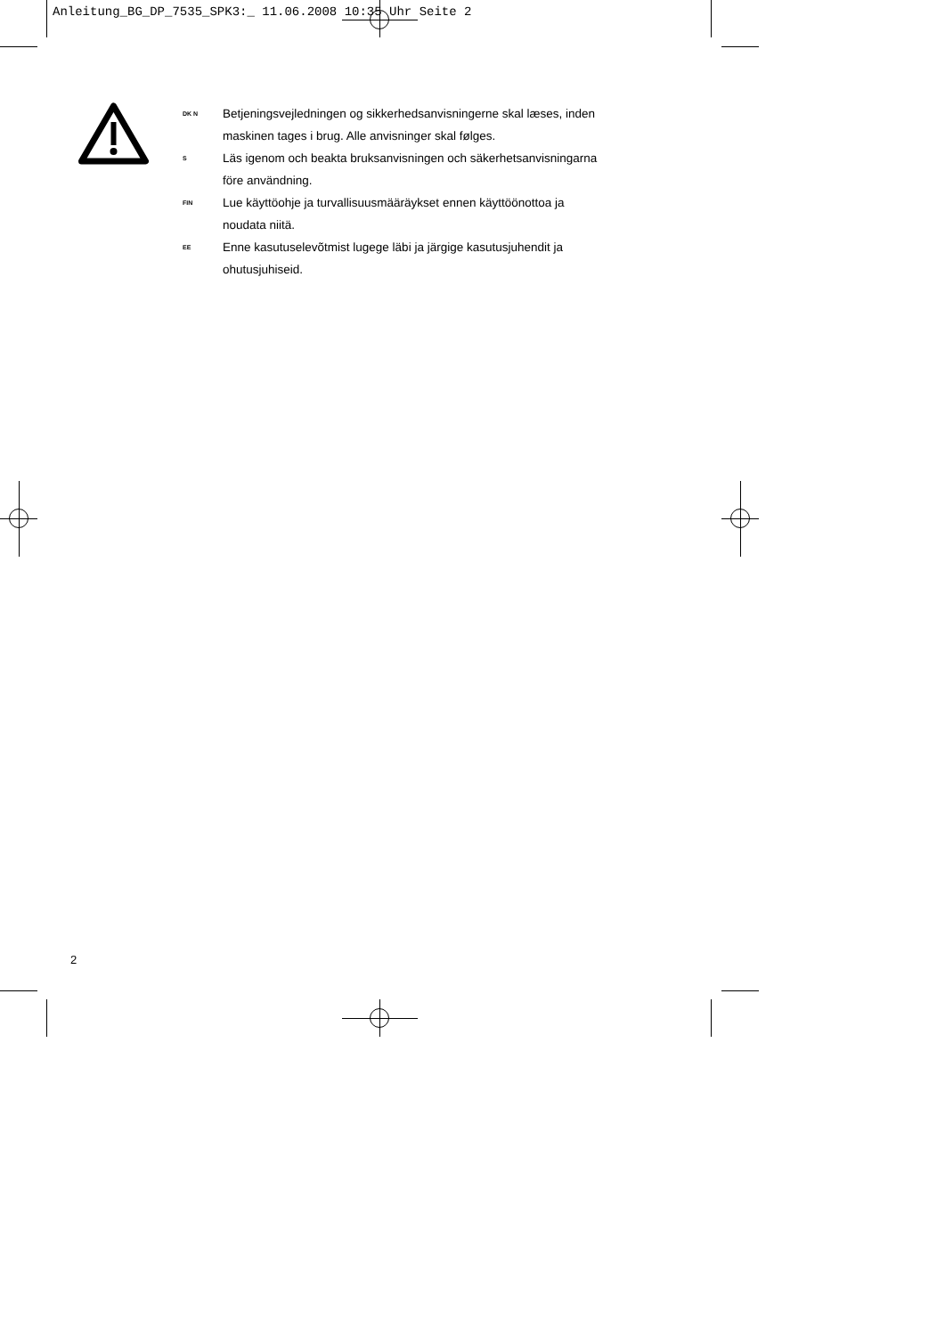Anleitung_BG_DP_7535_SPK3:_ 11.06.2008 10:35 Uhr Seite 2
DK N Betjeningsvejledningen og sikkerhedsanvisningerne skal læses, inden
maskinen tages i brug. Alle anvisninger skal følges.
S Läs igenom och beakta bruksanvisningen och säkerhetsanvisningarna
före användning.
FIN Lue käyttöohje ja turvallisuusmääräykset ennen käyttöönottoa ja
noudata niitä.
EE Enne kasutuselevõtmist lugege läbi ja järgige kasutusjuhendit ja
ohutusjuhiseid.
2